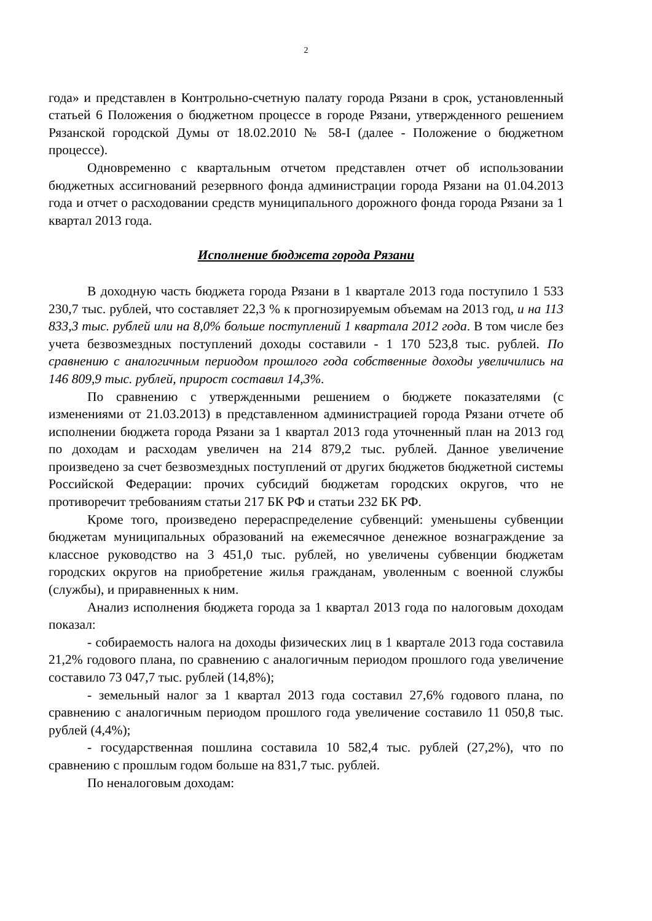2
года» и представлен в Контрольно-счетную палату города Рязани в срок, установленный статьей 6 Положения о бюджетном процессе в городе Рязани, утвержденного решением Рязанской городской Думы от 18.02.2010 № 58-I (далее - Положение о бюджетном процессе).
Одновременно с квартальным отчетом представлен отчет об использовании бюджетных ассигнований резервного фонда администрации города Рязани на 01.04.2013 года и отчет о расходовании средств муниципального дорожного фонда города Рязани за 1 квартал 2013 года.
Исполнение бюджета города Рязани
В доходную часть бюджета города Рязани в 1 квартале 2013 года поступило 1 533 230,7 тыс. рублей, что составляет 22,3 % к прогнозируемым объемам на 2013 год, и на 113 833,3 тыс. рублей или на 8,0% больше поступлений 1 квартала 2012 года. В том числе без учета безвозмездных поступлений доходы составили - 1 170 523,8 тыс. рублей. По сравнению с аналогичным периодом прошлого года собственные доходы увеличились на 146 809,9 тыс. рублей, прирост составил 14,3%.
По сравнению с утвержденными решением о бюджете показателями (с изменениями от 21.03.2013) в представленном администрацией города Рязани отчете об исполнении бюджета города Рязани за 1 квартал 2013 года уточненный план на 2013 год по доходам и расходам увеличен на 214 879,2 тыс. рублей. Данное увеличение произведено за счет безвозмездных поступлений от других бюджетов бюджетной системы Российской Федерации: прочих субсидий бюджетам городских округов, что не противоречит требованиям статьи 217 БК РФ и статьи 232 БК РФ.
Кроме того, произведено перераспределение субвенций: уменьшены субвенции бюджетам муниципальных образований на ежемесячное денежное вознаграждение за классное руководство на 3 451,0 тыс. рублей, но увеличены субвенции бюджетам городских округов на приобретение жилья гражданам, уволенным с военной службы (службы), и приравненных к ним.
Анализ исполнения бюджета города за 1 квартал 2013 года по налоговым доходам показал:
- собираемость налога на доходы физических лиц в 1 квартале 2013 года составила 21,2% годового плана, по сравнению с аналогичным периодом прошлого года увеличение составило 73 047,7 тыс. рублей (14,8%);
- земельный налог за 1 квартал 2013 года составил 27,6% годового плана, по сравнению с аналогичным периодом прошлого года увеличение составило 11 050,8 тыс. рублей (4,4%);
- государственная пошлина составила 10 582,4 тыс. рублей (27,2%), что по сравнению с прошлым годом больше на 831,7 тыс. рублей.
По неналоговым доходам: